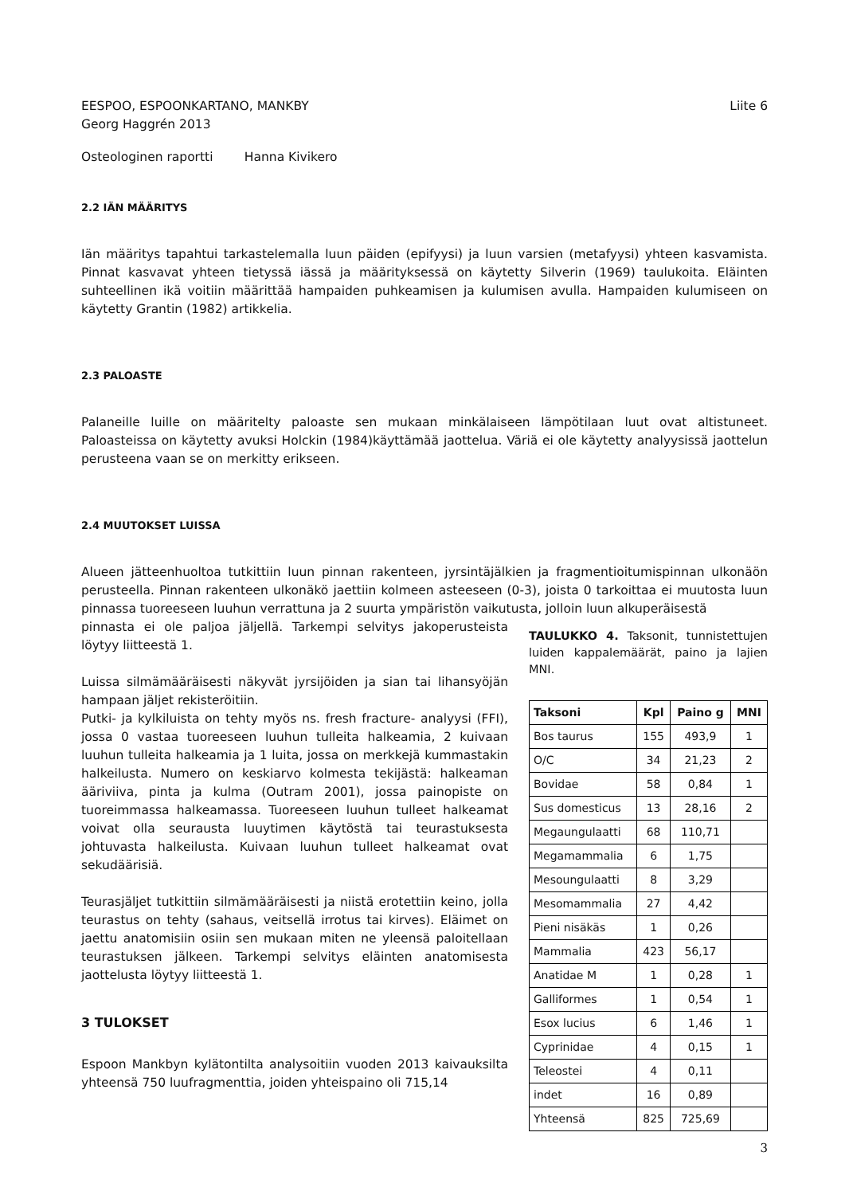EESPOO, ESPOONKARTANO, MANKBY Liite 6
Georg Haggrén 2013
Osteologinen raportti Hanna Kivikero
2.2 IÄN MÄÄRITYS
Iän määritys tapahtui tarkastelemalla luun päiden (epifyysi) ja luun varsien (metafyysi) yhteen kasvamista. Pinnat kasvavat yhteen tietyssä iässä ja määrityksessä on käytetty Silverin (1969) taulukoita. Eläinten suhteellinen ikä voitiin määrittää hampaiden puhkeamisen ja kulumisen avulla. Hampaiden kulumiseen on käytetty Grantin (1982) artikkelia.
2.3 PALOASTE
Palaneille luille on määritelty paloaste sen mukaan minkälaiseen lämpötilaan luut ovat altistuneet. Paloasteissa on käytetty avuksi Holckin (1984)käyttämää jaottelua. Väriä ei ole käytetty analyysissä jaottelun perusteena vaan se on merkitty erikseen.
2.4 MUUTOKSET LUISSA
Alueen jätteenhuoltoa tutkittiin luun pinnan rakenteen, jyrsintäjälkien ja fragmentioitumispinnan ulkonäön perusteella. Pinnan rakenteen ulkonäkö jaettiin kolmeen asteeseen (0-3), joista 0 tarkoittaa ei muutosta luun pinnassa tuoreeseen luuhun verrattuna ja 2 suurta ympäristön vaikutusta, jolloin luun alkuperäisestä
pinnasta ei ole paljoa jäljellä. Tarkempi selvitys jakoperusteista löytyy liitteestä 1.
Luissa silmämääräisesti näkyvät jyrsijöiden ja sian tai lihansyöjän hampaan jäljet rekisteröitiin.
Putki- ja kylkiluista on tehty myös ns. fresh fracture- analyysi (FFI), jossa 0 vastaa tuoreeseen luuhun tulleita halkeamia, 2 kuivaan luuhun tulleita halkeamia ja 1 luita, jossa on merkkejä kummastakin halkeilusta. Numero on keskiarvo kolmesta tekijästä: halkeaman ääriviiva, pinta ja kulma (Outram 2001), jossa painopiste on tuoreimmassa halkeamassa. Tuoreeseen luuhun tulleet halkeamat voivat olla seurausta luuytimen käytöstä tai teurastuksesta johtuvasta halkeilusta. Kuivaan luuhun tulleet halkeamat ovat sekudäärisiä.
Teurasjäljet tutkittiin silmämääräisesti ja niistä erotettiin keino, jolla teurastus on tehty (sahaus, veitsellä irrotus tai kirves). Eläimet on jaettu anatomisiin osiin sen mukaan miten ne yleensä paloitellaan teurastuksen jälkeen. Tarkempi selvitys eläinten anatomisesta jaottelusta löytyy liitteestä 1.
3 TULOKSET
Espoon Mankbyn kylätontilta analysoitiin vuoden 2013 kaivauksilta yhteensä 750 luufragmenttia, joiden yhteispaino oli 715,14
TAULUKKO 4. Taksonit, tunnistettujen luiden kappalemäärät, paino ja lajien MNI.
| Taksoni | Kpl | Paino g | MNI |
| --- | --- | --- | --- |
| Bos taurus | 155 | 493,9 | 1 |
| O/C | 34 | 21,23 | 2 |
| Bovidae | 58 | 0,84 | 1 |
| Sus domesticus | 13 | 28,16 | 2 |
| Megaungulaatti | 68 | 110,71 | |
| Megamammalia | 6 | 1,75 | |
| Mesoungulaatti | 8 | 3,29 | |
| Mesomammalia | 27 | 4,42 | |
| Pieni nisäkäs | 1 | 0,26 | |
| Mammalia | 423 | 56,17 | |
| Anatidae M | 1 | 0,28 | 1 |
| Galliformes | 1 | 0,54 | 1 |
| Esox lucius | 6 | 1,46 | 1 |
| Cyprinidae | 4 | 0,15 | 1 |
| Teleostei | 4 | 0,11 | |
| indet | 16 | 0,89 | |
| Yhteensä | 825 | 725,69 | |
3